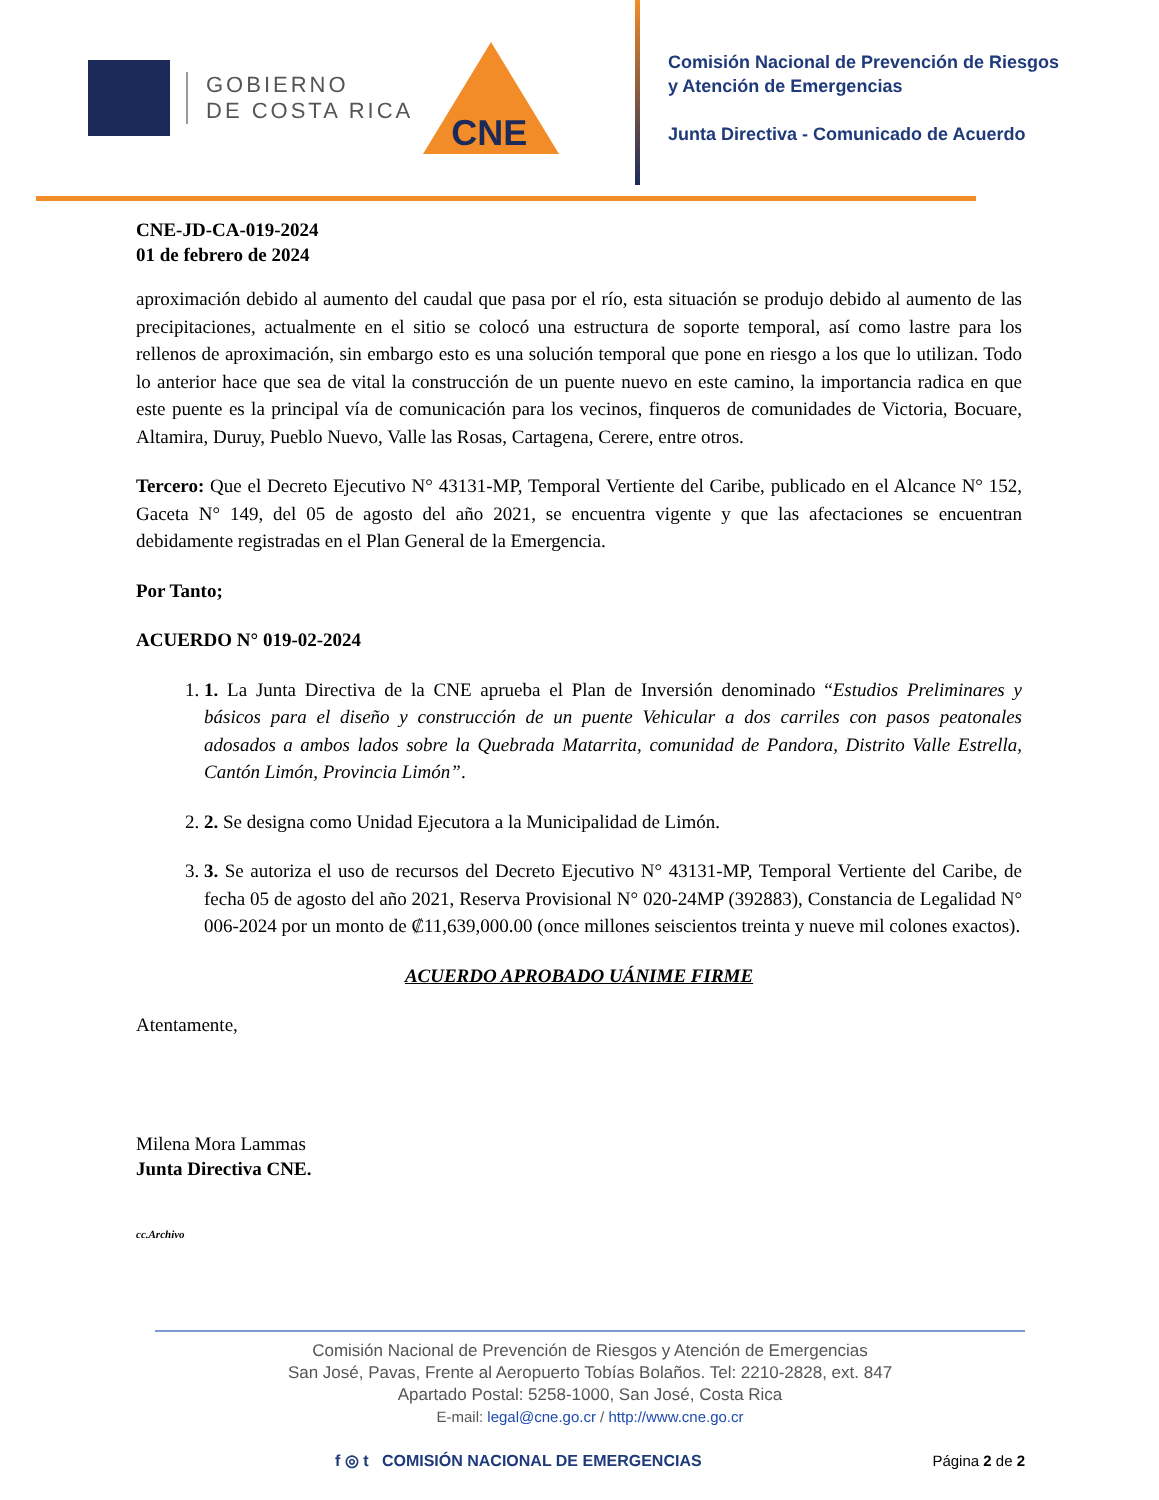GOBIERNO
DE COSTA RICA
CNE
Comisión Nacional de Prevención de Riesgos
y Atención de Emergencias
Junta Directiva - Comunicado de Acuerdo
CNE-JD-CA-019-2024
01 de febrero de 2024
aproximación debido al aumento del caudal que pasa por el río, esta situación se produjo debido al aumento de las precipitaciones, actualmente en el sitio se colocó una estructura de soporte temporal, así como lastre para los rellenos de aproximación, sin embargo esto es una solución temporal que pone en riesgo a los que lo utilizan. Todo lo anterior hace que sea de vital la construcción de un puente nuevo en este camino, la importancia radica en que este puente es la principal vía de comunicación para los vecinos, finqueros de comunidades de Victoria, Bocuare, Altamira, Duruy, Pueblo Nuevo, Valle las Rosas, Cartagena, Cerere, entre otros.
Tercero: Que el Decreto Ejecutivo N° 43131-MP, Temporal Vertiente del Caribe, publicado en el Alcance N° 152, Gaceta N° 149, del 05 de agosto del año 2021, se encuentra vigente y que las afectaciones se encuentran debidamente registradas en el Plan General de la Emergencia.
Por Tanto;
ACUERDO N° 019-02-2024
1. 1. La Junta Directiva de la CNE aprueba el Plan de Inversión denominado “Estudios Preliminares y básicos para el diseño y construcción de un puente Vehicular a dos carriles con pasos peatonales adosados a ambos lados sobre la Quebrada Matarrita, comunidad de Pandora, Distrito Valle Estrella, Cantón Limón, Provincia Limón”.
2. 2. Se designa como Unidad Ejecutora a la Municipalidad de Limón.
3. 3. Se autoriza el uso de recursos del Decreto Ejecutivo N° 43131-MP, Temporal Vertiente del Caribe, de fecha 05 de agosto del año 2021, Reserva Provisional N° 020-24MP (392883), Constancia de Legalidad N° 006-2024 por un monto de ₡11,639,000.00 (once millones seiscientos treinta y nueve mil colones exactos).
ACUERDO APROBADO UÁNIME FIRME
Atentamente,
Milena Mora Lammas
Junta Directiva CNE.
cc.Archivo
Comisión Nacional de Prevención de Riesgos y Atención de Emergencias
San José, Pavas, Frente al Aeropuerto Tobías Bolaños. Tel: 2210-2828, ext. 847
Apartado Postal: 5258-1000, San José, Costa Rica
E-mail: legal@cne.go.cr / http://www.cne.go.cr
f ◎ t COMISIÓN NACIONAL DE EMERGENCIAS Página 2 de 2